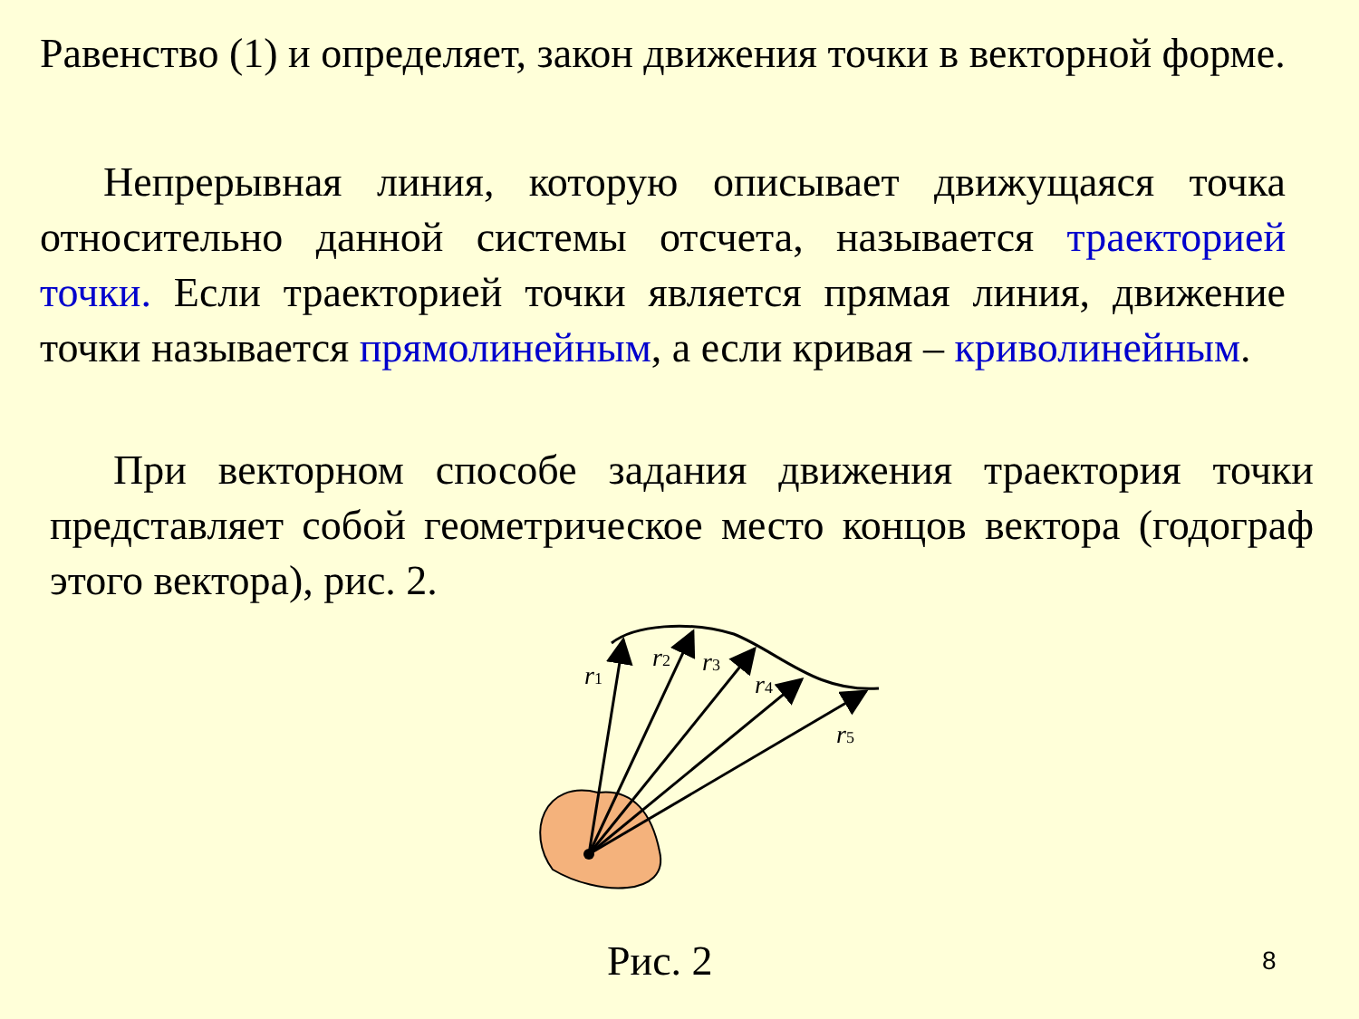Равенство (1) и определяет, закон движения точки в векторной форме.
Непрерывная линия, которую описывает движущаяся точка относительно данной системы отсчета, называется траекторией точки. Если траекторией точки является прямая линия, движение точки называется прямолинейным, а если кривая – криволинейным.
При векторном способе задания движения траектория точки представляет собой геометрическое место концов вектора (годограф этого вектора), рис. 2.
r1
r2
r3
r4
r5
Рис. 2 8